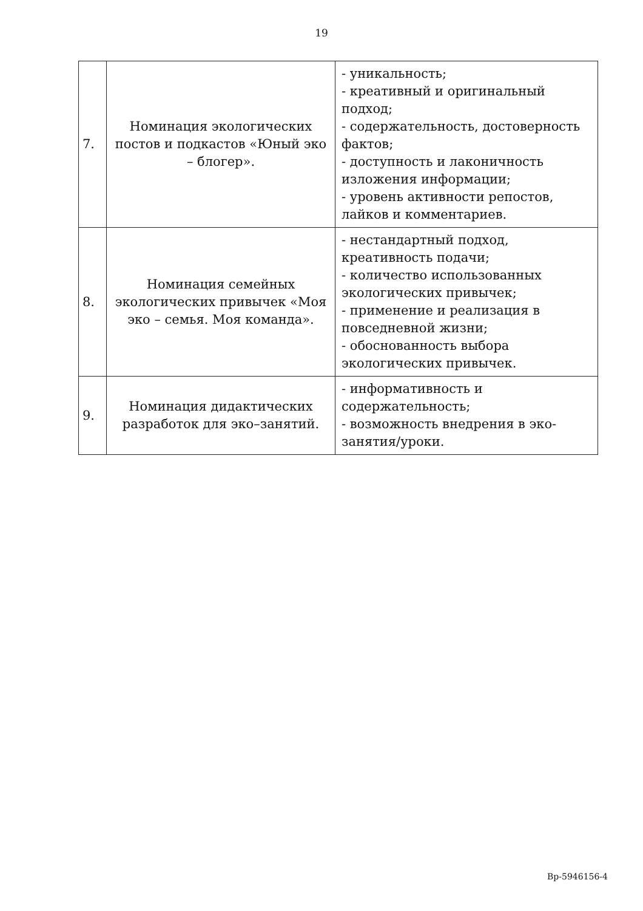19
| 7. | Номинация экологических постов и подкастов «Юный эко – блогер». | - уникальность; - креативный и оригинальный подход; - содержательность, достоверность фактов; - доступность и лаконичность изложения информации; - уровень активности репостов, лайков и комментариев. |
| 8. | Номинация семейных экологических привычек «Моя эко – семья. Моя команда». | - нестандартный подход, креативность подачи; - количество использованных экологических привычек; - применение и реализация в повседневной жизни; - обоснованность выбора экологических привычек. |
| 9. | Номинация дидактических разработок для эко–занятий. | - информативность и содержательность; - возможность внедрения в эко-занятия/уроки. |
Вр-5946156-4